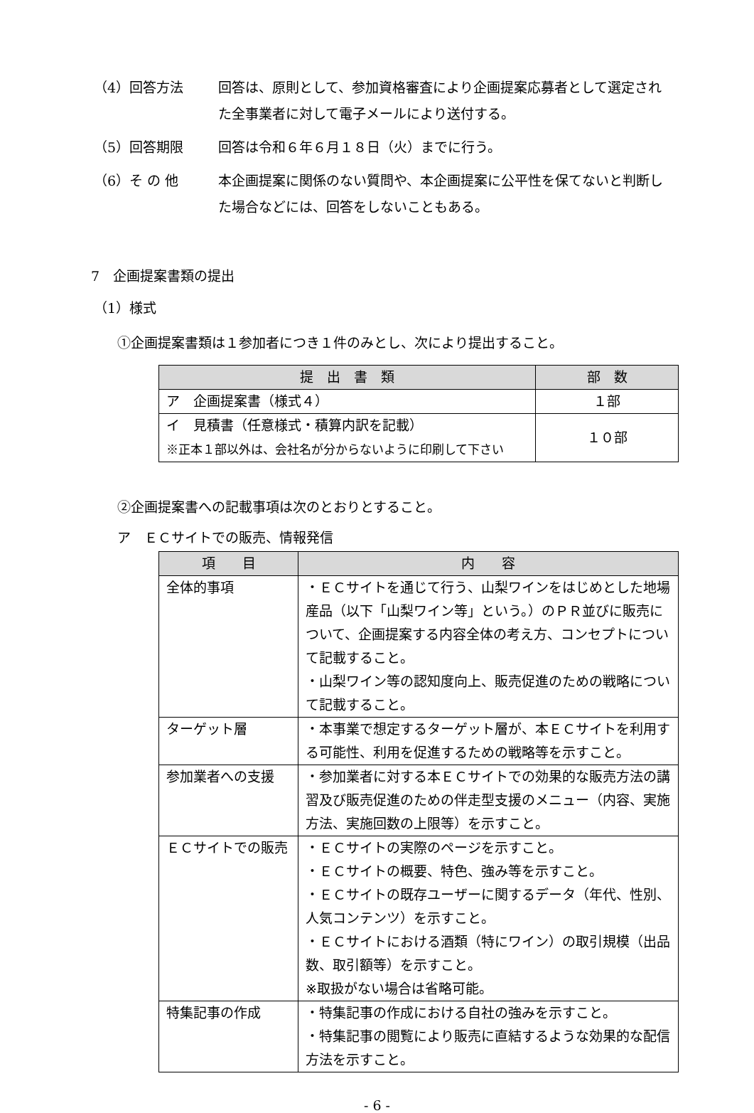（4）回答方法 回答は、原則として、参加資格審査により企画提案応募者として選定された全事業者に対して電子メールにより送付する。
（5）回答期限 回答は令和６年６月１８日（火）までに行う。
（6）そ の 他 本企画提案に関係のない質問や、本企画提案に公平性を保てないと判断した場合などには、回答をしないこともある。
7　企画提案書類の提出
（1）様式
①企画提案書類は１参加者につき１件のみとし、次により提出すること。
| 提 出 書 類 | 部 数 |
| --- | --- |
| ア 企画提案書（様式４） | １部 |
| イ 見積書（任意様式・積算内訳を記載） ※正本１部以外は、会社名が分からないように印刷して下さい | １０部 |
②企画提案書への記載事項は次のとおりとすること。
ア　ＥＣサイトでの販売、情報発信
| 項 目 | 内 容 |
| --- | --- |
| 全体的事項 | ・ＥＣサイトを通じて行う、山梨ワインをはじめとした地場産品（以下「山梨ワイン等」という。）のＰＲ並びに販売について、企画提案する内容全体の考え方、コンセプトについて記載すること。 ・山梨ワイン等の認知度向上、販売促進のための戦略について記載すること。 |
| ターゲット層 | ・本事業で想定するターゲット層が、本ＥＣサイトを利用する可能性、利用を促進するための戦略等を示すこと。 |
| 参加業者への支援 | ・参加業者に対する本ＥＣサイトでの効果的な販売方法の講習及び販売促進のための伴走型支援のメニュー（内容、実施方法、実施回数の上限等）を示すこと。 |
| ＥＣサイトでの販売 | ・ＥＣサイトの実際のページを示すこと。 ・ＥＣサイトの概要、特色、強み等を示すこと。 ・ＥＣサイトの既存ユーザーに関するデータ（年代、性別、人気コンテンツ）を示すこと。 ・ＥＣサイトにおける酒類（特にワイン）の取引規模（出品数、取引額等）を示すこと。 ※取扱がない場合は省略可能。 |
| 特集記事の作成 | ・特集記事の作成における自社の強みを示すこと。 ・特集記事の閲覧により販売に直結するような効果的な配信方法を示すこと。 |
- 6 -